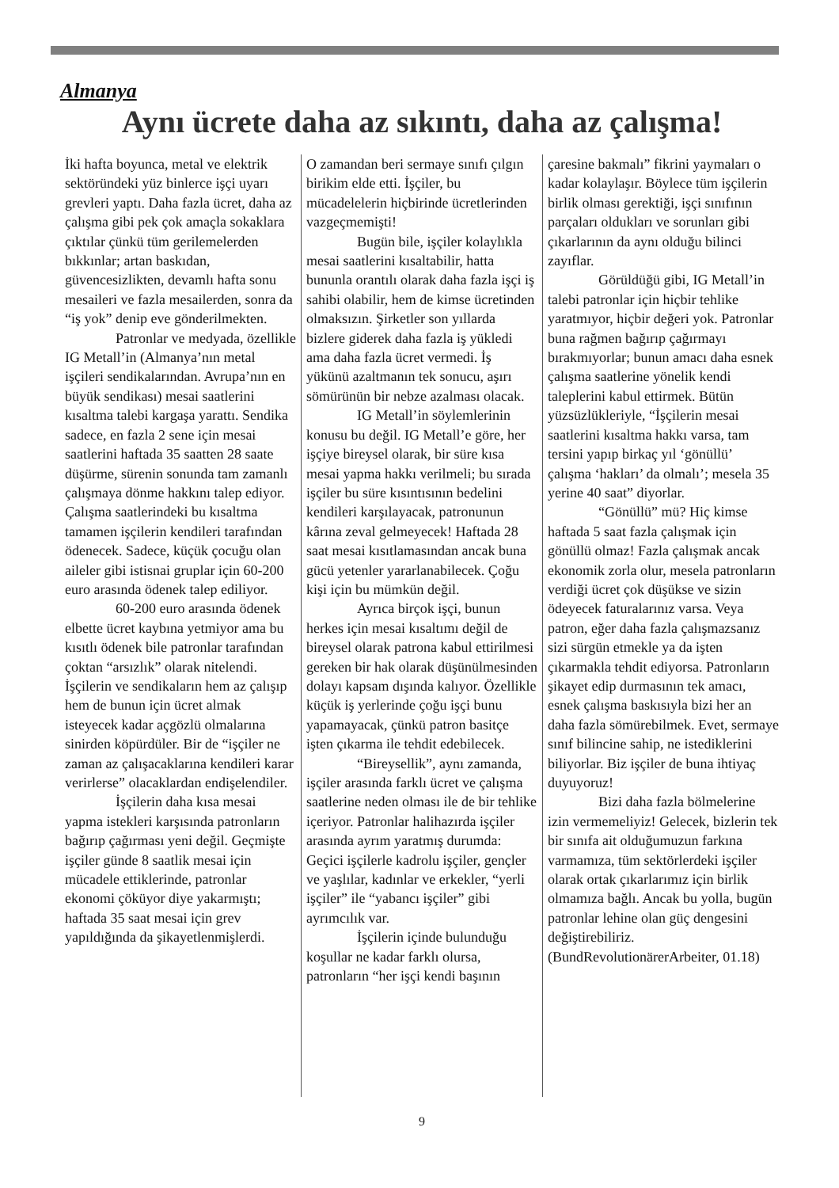Almanya
Aynı ücrete daha az sıkıntı, daha az çalışma!
İki hafta boyunca, metal ve elektrik sektöründeki yüz binlerce işçi uyarı grevleri yaptı. Daha fazla ücret, daha az çalışma gibi pek çok amaçla sokaklara çıktılar çünkü tüm gerilemelerden bıkkınlar; artan baskıdan, güvencesizlikten, devamlı hafta sonu mesaileri ve fazla mesailerden, sonra da “iş yok” denip eve gönderilmekten.
Patronlar ve medyada, özellikle IG Metall’in (Almanya’nın metal işçileri sendikalarından. Avrupa’nın en büyük sendikası) mesai saatlerini kısaltma talebi kargaşa yarattı. Sendika sadece, en fazla 2 sene için mesai saatlerini haftada 35 saatten 28 saate düşürme, sürenin sonunda tam zamanlı çalışmaya dönme hakkını talep ediyor. Çalışma saatlerindeki bu kısaltma tamamen işçilerin kendileri tarafından ödenecek. Sadece, küçük çocuğu olan aileler gibi istisnai gruplar için 60-200 euro arasında ödenek talep ediliyor.
60-200 euro arasında ödenek elbette ücret kaybına yetmiyor ama bu kısıtlı ödenek bile patronlar tarafından çoktan “arsızlık” olarak nitelendi. İşçilerin ve sendikaların hem az çalışıp hem de bunun için ücret almak isteyecek kadar açgözlü olmalarına sinirden köpürdüler. Bir de “işçiler ne zaman az çalışacaklarına kendileri karar verirlerse” olacaklardan endişelendiler.
İşçilerin daha kısa mesai yapma istekleri karşısında patronların bağırıp çağırması yeni değil. Geçmişte işçiler günde 8 saatlik mesai için mücadele ettiklerinde, patronlar ekonomi çöküyor diye yakarmıştı; haftada 35 saat mesai için grev yapıldığında da şikayetlenmişlerdi.
O zamandan beri sermaye sınıfı çılgın birikim elde etti. İşçiler, bu mücadelelerin hiçbirinde ücretlerinden vazgeçmemişti!
Bugün bile, işçiler kolaylıkla mesai saatlerini kısaltabilir, hatta bununla orantılı olarak daha fazla işçi iş sahibi olabilir, hem de kimse ücretinden olmaksızın. Şirketler son yıllarda bizlere giderek daha fazla iş yükledi ama daha fazla ücret vermedi. İş yükünü azaltmanın tek sonucu, aşırı sömürünün bir nebze azalması olacak.
IG Metall’in söylemlerinin konusu bu değil. IG Metall’e göre, her işçiye bireysel olarak, bir süre kısa mesai yapma hakkı verilmeli; bu sırada işçiler bu süre kısıntısının bedelini kendileri karşılayacak, patronunun kârına zeval gelmeyecek! Haftada 28 saat mesai kısıtlamasından ancak buna gücü yetenler yararlanabilecek. Çoğu kişi için bu mümkün değil.
Ayrıca birçok işçi, bunun herkes için mesai kısaltımı değil de bireysel olarak patrona kabul ettirilmesi gereken bir hak olarak düşünülmesinden dolayı kapsam dışında kalıyor. Özellikle küçük iş yerlerinde çoğu işçi bunu yapamayacak, çünkü patron basitçe işten çıkarma ile tehdit edebilecek.
“Bireysellik”, aynı zamanda, işçiler arasında farklı ücret ve çalışma saatlerine neden olması ile de bir tehlike içeriyor. Patronlar halihazırda işçiler arasında ayrım yaratmış durumda: Geçici işçilerle kadrolu işçiler, gençler ve yaşlılar, kadınlar ve erkekler, “yerli işçiler” ile “yabancı işçiler” gibi ayrımcılık var.
İşçilerin içinde bulunduğu koşullar ne kadar farklı olursa, patronların “her işçi kendi başının
çaresine bakmalı” fikrini yaymaları o kadar kolaylaşır. Böylece tüm işçilerin birlik olması gerektiği, işçi sınıfının parçaları oldukları ve sorunları gibi çıkarlarının da aynı olduğu bilinci zayıflar.
Görüldüğü gibi, IG Metall’in talebi patronlar için hiçbir tehlike yaratmıyor, hiçbir değeri yok. Patronlar buna rağmen bağırıp çağırmayı bırakmıyorlar; bunun amacı daha esnek çalışma saatlerine yönelik kendi taleplerini kabul ettirmek. Bütün yüzsüzlükleriyle, “İşçilerin mesai saatlerini kısaltma hakkı varsa, tam tersini yapıp birkaç yıl ‘gönüllü’ çalışma ‘hakları’ da olmalı’; mesela 35 yerine 40 saat” diyorlar.
“Gönüllü” mü? Hiç kimse haftada 5 saat fazla çalışmak için gönüllü olmaz! Fazla çalışmak ancak ekonomik zorla olur, mesela patronların verdiği ücret çok düşükse ve sizin ödeyecek faturalarınız varsa. Veya patron, eğer daha fazla çalışmazsanız sizi sürgün etmekle ya da işten çıkarmakla tehdit ediyorsa. Patronların şikayet edip durmasının tek amacı, esnek çalışma baskısıyla bizi her an daha fazla sömürebilmek. Evet, sermaye sınıf bilincine sahip, ne istediklerini biliyorlar. Biz işçiler de buna ihtiyaç duyuyoruz!
Bizi daha fazla bölmelerine izin vermemeliyiz! Gelecek, bizlerin tek bir sınıfa ait olduğumuzun farkına varmamıza, tüm sektörlerdeki işçiler olarak ortak çıkarlarımız için birlik olmamıza bağlı. Ancak bu yolla, bugün patronlar lehine olan güç dengesini değiştirebiliriz. (BundRevolutionärerArbeiter, 01.18)
9